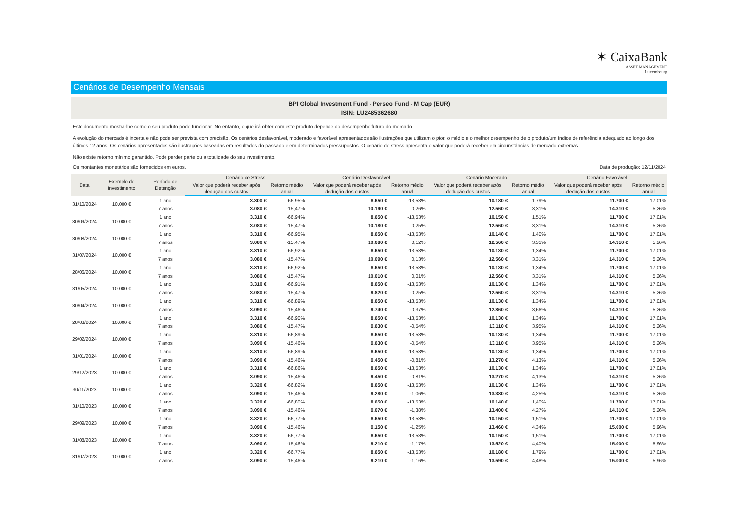✶ CaixaBank
ASSET MANAGEMENT
Luxembourg
Cenários de Desempenho Mensais
BPI Global Investment Fund - Perseo Fund - M Cap (EUR)
ISIN: LU2485362680
Este documento mostra-lhe como o seu produto pode funcionar. No entanto, o que irá obter com este produto depende do desempenho futuro do mercado.
A evolução do mercado é incerta e não pode ser prevista com precisão. Os cenários desfavorável, moderado e favorável apresentados são ilustrações que utilizam o pior, o médio e o melhor desempenho de o produto/um índice de referência adequado ao longo dos últimos 12 anos. Os cenários apresentados são ilustrações baseadas em resultados do passado e em determinados pressupostos. O cenário de stress apresenta o valor que poderá receber em circunstâncias de mercado extremas.
Não existe retorno mínimo garantido. Pode perder parte ou a totalidade do seu investimento.
Os montantes monetários são fornecidos em euros. Data de produção: 12/11/2024
| Data | Exemplo de investimento | Período de Detenção | Cenário de Stress | | Cenário Desfavorável | | Cenário Moderado | | Cenário Favorável | |
| --- | --- | --- | --- | --- | --- | --- | --- | --- | --- | --- |
| | | | Valor que poderá receber após dedução dos custos | Retorno médio anual | Valor que poderá receber após dedução dos custos | Retorno médio anual | Valor que poderá receber após dedução dos custos | Retorno médio anual | Valor que poderá receber após dedução dos custos | Retorno médio anual |
| 31/10/2024 | 10.000 € | 1 ano | 3.300 € | -66,95% | 8.650 € | -13,53% | 10.180 € | 1,79% | 11.700 € | 17,01% |
| | | 7 anos | 3.080 € | -15,47% | 10.190 € | 0,26% | 12.560 € | 3,31% | 14.310 € | 5,26% |
| 30/09/2024 | 10.000 € | 1 ano | 3.310 € | -66,94% | 8.650 € | -13,53% | 10.150 € | 1,51% | 11.700 € | 17,01% |
| | | 7 anos | 3.080 € | -15,47% | 10.180 € | 0,25% | 12.560 € | 3,31% | 14.310 € | 5,26% |
| 30/08/2024 | 10.000 € | 1 ano | 3.310 € | -66,95% | 8.650 € | -13,53% | 10.140 € | 1,40% | 11.700 € | 17,01% |
| | | 7 anos | 3.080 € | -15,47% | 10.080 € | 0,12% | 12.560 € | 3,31% | 14.310 € | 5,26% |
| 31/07/2024 | 10.000 € | 1 ano | 3.310 € | -66,92% | 8.650 € | -13,53% | 10.130 € | 1,34% | 11.700 € | 17,01% |
| | | 7 anos | 3.080 € | -15,47% | 10.090 € | 0,13% | 12.560 € | 3,31% | 14.310 € | 5,26% |
| 28/06/2024 | 10.000 € | 1 ano | 3.310 € | -66,92% | 8.650 € | -13,53% | 10.130 € | 1,34% | 11.700 € | 17,01% |
| | | 7 anos | 3.080 € | -15,47% | 10.010 € | 0,01% | 12.560 € | 3,31% | 14.310 € | 5,26% |
| 31/05/2024 | 10.000 € | 1 ano | 3.310 € | -66,91% | 8.650 € | -13,53% | 10.130 € | 1,34% | 11.700 € | 17,01% |
| | | 7 anos | 3.080 € | -15,47% | 9.820 € | -0,25% | 12.560 € | 3,31% | 14.310 € | 5,26% |
| 30/04/2024 | 10.000 € | 1 ano | 3.310 € | -66,89% | 8.650 € | -13,53% | 10.130 € | 1,34% | 11.700 € | 17,01% |
| | | 7 anos | 3.090 € | -15,46% | 9.740 € | -0,37% | 12.860 € | 3,66% | 14.310 € | 5,26% |
| 28/03/2024 | 10.000 € | 1 ano | 3.310 € | -66,90% | 8.650 € | -13,53% | 10.130 € | 1,34% | 11.700 € | 17,01% |
| | | 7 anos | 3.080 € | -15,47% | 9.630 € | -0,54% | 13.110 € | 3,95% | 14.310 € | 5,26% |
| 29/02/2024 | 10.000 € | 1 ano | 3.310 € | -66,89% | 8.650 € | -13,53% | 10.130 € | 1,34% | 11.700 € | 17,01% |
| | | 7 anos | 3.090 € | -15,46% | 9.630 € | -0,54% | 13.110 € | 3,95% | 14.310 € | 5,26% |
| 31/01/2024 | 10.000 € | 1 ano | 3.310 € | -66,89% | 8.650 € | -13,53% | 10.130 € | 1,34% | 11.700 € | 17,01% |
| | | 7 anos | 3.090 € | -15,46% | 9.450 € | -0,81% | 13.270 € | 4,13% | 14.310 € | 5,26% |
| 29/12/2023 | 10.000 € | 1 ano | 3.310 € | -66,86% | 8.650 € | -13,53% | 10.130 € | 1,34% | 11.700 € | 17,01% |
| | | 7 anos | 3.090 € | -15,46% | 9.450 € | -0,81% | 13.270 € | 4,13% | 14.310 € | 5,26% |
| 30/11/2023 | 10.000 € | 1 ano | 3.320 € | -66,82% | 8.650 € | -13,53% | 10.130 € | 1,34% | 11.700 € | 17,01% |
| | | 7 anos | 3.090 € | -15,46% | 9.280 € | -1,06% | 13.380 € | 4,25% | 14.310 € | 5,26% |
| 31/10/2023 | 10.000 € | 1 ano | 3.320 € | -66,80% | 8.650 € | -13,53% | 10.140 € | 1,40% | 11.700 € | 17,01% |
| | | 7 anos | 3.090 € | -15,46% | 9.070 € | -1,38% | 13.400 € | 4,27% | 14.310 € | 5,26% |
| 29/09/2023 | 10.000 € | 1 ano | 3.320 € | -66,77% | 8.650 € | -13,53% | 10.150 € | 1,51% | 11.700 € | 17,01% |
| | | 7 anos | 3.090 € | -15,46% | 9.150 € | -1,25% | 13.460 € | 4,34% | 15.000 € | 5,96% |
| 31/08/2023 | 10.000 € | 1 ano | 3.320 € | -66,77% | 8.650 € | -13,53% | 10.150 € | 1,51% | 11.700 € | 17,01% |
| | | 7 anos | 3.090 € | -15,46% | 9.210 € | -1,17% | 13.520 € | 4,40% | 15.000 € | 5,96% |
| 31/07/2023 | 10.000 € | 1 ano | 3.320 € | -66,77% | 8.650 € | -13,53% | 10.180 € | 1,79% | 11.700 € | 17,01% |
| | | 7 anos | 3.090 € | -15,46% | 9.210 € | -1,16% | 13.590 € | 4,48% | 15.000 € | 5,96% |